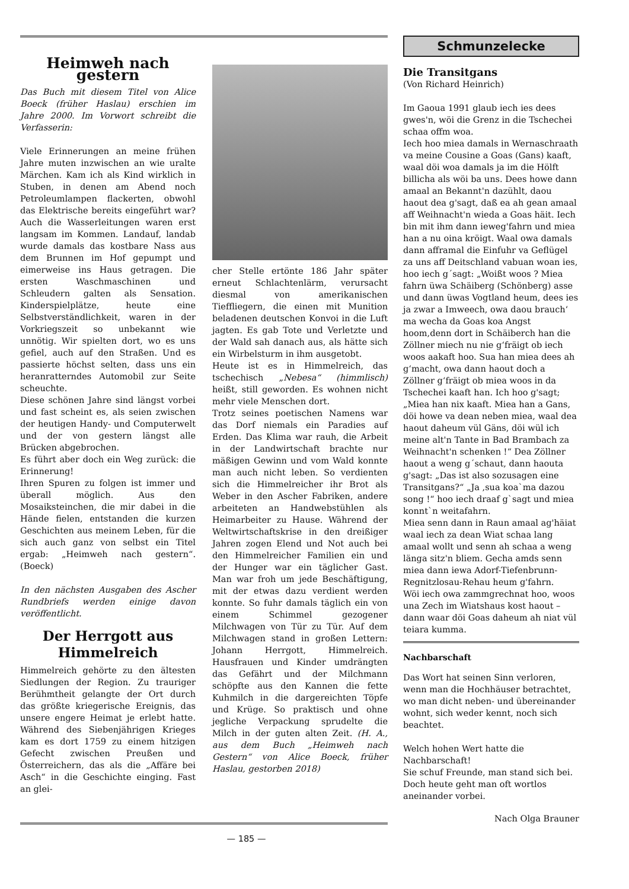Heimweh nach gestern
Das Buch mit diesem Titel von Alice Boeck (früher Haslau) erschien im Jahre 2000. Im Vorwort schreibt die Verfasserin:
Viele Erinnerungen an meine frühen Jahre muten inzwischen an wie uralte Märchen. Kam ich als Kind wirklich in Stuben, in denen am Abend noch Petroleumlampen flackerten, obwohl das Elektrische bereits eingeführt war? Auch die Wasserleitungen waren erst langsam im Kommen. Landauf, landab wurde damals das kostbare Nass aus dem Brunnen im Hof gepumpt und eimerweise ins Haus getragen. Die ersten Waschmaschinen und Schleudern galten als Sensation. Kinderspielplätze, heute eine Selbstverständlichkeit, waren in der Vorkriegszeit so unbekannt wie unnötig. Wir spielten dort, wo es uns gefiel, auch auf den Straßen. Und es passierte höchst selten, dass uns ein heranratterndes Automobil zur Seite scheuchte.
Diese schönen Jahre sind längst vorbei und fast scheint es, als seien zwischen der heutigen Handy- und Computerwelt und der von gestern längst alle Brücken abgebrochen.
Es führt aber doch ein Weg zurück: die Erinnerung!
Ihren Spuren zu folgen ist immer und überall möglich. Aus den Mosaiksteinchen, die mir dabei in die Hände fielen, entstanden die kurzen Geschichten aus meinem Leben, für die sich auch ganz von selbst ein Titel ergab: „Heimweh nach gestern“. (Boeck)
In den nächsten Ausgaben des Ascher Rundbriefs werden einige davon veröffentlicht.
Der Herrgott aus Himmelreich
Himmelreich gehörte zu den ältesten Siedlungen der Region. Zu trauriger Berühmtheit gelangte der Ort durch das größte kriegerische Ereignis, das unsere engere Heimat je erlebt hatte. Während des Siebenjährigen Krieges kam es dort 1759 zu einem hitzigen Gefecht zwischen Preußen und Österreichern, das als die „Affäre bei Asch“ in die Geschichte einging. Fast an glei-
cher Stelle ertönte 186 Jahr später erneut Schlachtenlärm, verursacht diesmal von amerikanischen Tieffliegern, die einen mit Munition beladenen deutschen Konvoi in die Luft jagten. Es gab Tote und Verletzte und der Wald sah danach aus, als hätte sich ein Wirbelsturm in ihm ausgetobt.
Heute ist es in Himmelreich, das tschechisch „Nebesa“ (himmlisch) heißt, still geworden. Es wohnen nicht mehr viele Menschen dort.
Trotz seines poetischen Namens war das Dorf niemals ein Paradies auf Erden. Das Klima war rauh, die Arbeit in der Landwirtschaft brachte nur mäßigen Gewinn und vom Wald konnte man auch nicht leben. So verdienten sich die Himmelreicher ihr Brot als Weber in den Ascher Fabriken, andere arbeiteten an Handwebstühlen als Heimarbeiter zu Hause. Während der Weltwirtschaftskrise in den dreißiger Jahren zogen Elend und Not auch bei den Himmelreicher Familien ein und der Hunger war ein täglicher Gast. Man war froh um jede Beschäftigung, mit der etwas dazu verdient werden konnte. So fuhr damals täglich ein von einem Schimmel gezogener Milchwagen von Tür zu Tür. Auf dem Milchwagen stand in großen Lettern: Johann Herrgott, Himmelreich. Hausfrauen und Kinder umdrängten das Gefährt und der Milchmann schöpfte aus den Kannen die fette Kuhmilch in die dargereichten Töpfe und Krüge. So praktisch und ohne jegliche Verpackung sprudelte die Milch in der guten alten Zeit. (H. A., aus dem Buch „Heimweh nach Gestern“ von Alice Boeck, früher Haslau, gestorben 2018)
Schmunzelecke
Die Transitgans
(Von Richard Heinrich)
Im Gaoua 1991 glaub iech ies dees gwes'n, wöi die Grenz in die Tschechei schaa offm woa.
Iech hoo miea damals in Wernaschraath va meine Cousine a Goas (Gans) kaaft, waal döi woa damals ja im die Hölft billicha als wöi ba uns. Dees howe dann amaal an Bekannt'n dazühlt, daou haout dea g'sagt, daß ea ah gean amaal aff Weihnacht'n wieda a Goas häit. Iech bin mit ihm dann ieweg'fahrn und miea han a nu oina kröigt. Waal owa damals dann afframal die Einfuhr va Geflügel za uns aff Deitschland vabuan woan ies, hoo iech g´sagt: „Woißt woos ? Miea fahrn üwa Schäiberg (Schönberg) asse und dann üwas Vogtland heum, dees ies ja zwar a Imweech, owa daou brauch‘ ma wecha da Goas koa Angst hoom,denn dort in Schäiberch han die Zöllner miech nu nie g‘fräigt ob iech woos aakaft hoo. Sua han miea dees ah g‘macht, owa dann haout doch a Zöllner g‘fräigt ob miea woos in da Tschechei kaaft han. Ich hoo g'sagt; „Miea han nix kaaft. Miea han a Gans, döi howe va dean neben miea, waal dea haout daheum vül Gäns, döi wül ich meine alt'n Tante in Bad Brambach za Weihnacht'n schenken !“ Dea Zöllner haout a weng g´schaut, dann haouta g'sagt: „Das ist also sozusagen eine Transitgans?“ „Ja ,sua koa`ma dazou song !“ hoo iech draaf g`sagt und miea konnt`n weitafahrn.
Miea senn dann in Raun amaal ag'häiat waal iech za dean Wiat schaa lang amaal wollt und senn ah schaa a weng länga sitz'n bliem. Gecha amds senn miea dann iewa Adorf-Tiefenbrunn-Regnitzlosau-Rehau heum g'fahrn.
Wöi iech owa zammgrechnat hoo, woos una Zech im Wiatshaus kost haout – dann waar döi Goas daheum ah niat vül teiara kumma.
Nachbarschaft
Das Wort hat seinen Sinn verloren, wenn man die Hochhäuser betrachtet, wo man dicht neben- und übereinander wohnt, sich weder kennt, noch sich beachtet.
Welch hohen Wert hatte die Nachbarschaft!
Sie schuf Freunde, man stand sich bei.
Doch heute geht man oft wortlos aneinander vorbei.
Nach Olga Brauner
— 185 —